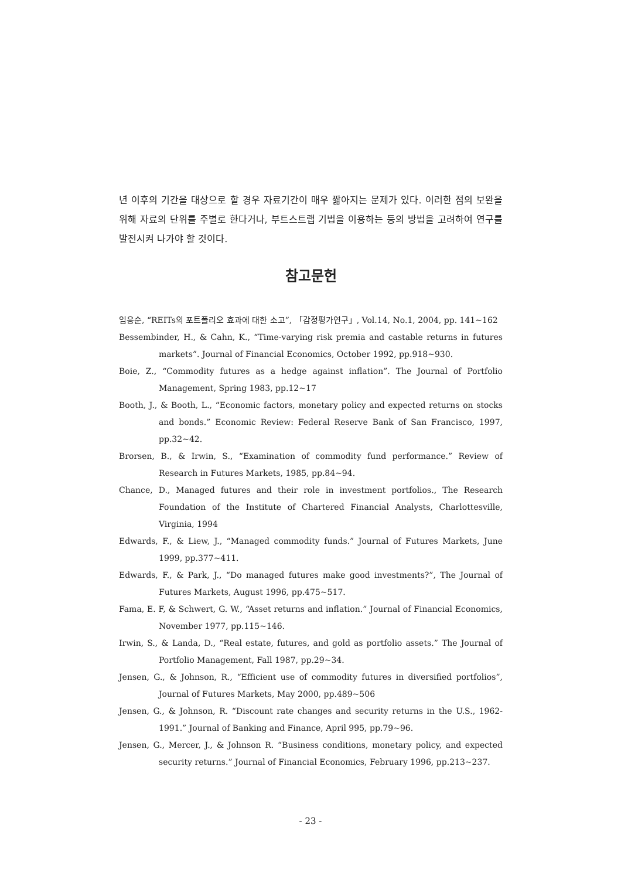년 이후의 기간을 대상으로 할 경우 자료기간이 매우 짧아지는 문제가 있다. 이러한 점의 보완을 위해 자료의 단위를 주별로 한다거나, 부트스트랩 기법을 이용하는 등의 방법을 고려하여 연구를 발전시켜 나가야 할 것이다.
참고문헌
임응순, “REITs의 포트폴리오 효과에 대한 소고”, 「감정평가연구」, Vol.14, No.1, 2004, pp. 141~162
Bessembinder, H., & Cahn, K., “Time-varying risk premia and castable returns in futures markets”. Journal of Financial Economics, October 1992, pp.918~930.
Boie, Z., “Commodity futures as a hedge against inflation”. The Journal of Portfolio Management, Spring 1983, pp.12~17
Booth, J., & Booth, L., “Economic factors, monetary policy and expected returns on stocks and bonds.” Economic Review: Federal Reserve Bank of San Francisco, 1997, pp.32~42.
Brorsen, B., & Irwin, S., “Examination of commodity fund performance.” Review of Research in Futures Markets, 1985, pp.84~94.
Chance, D., Managed futures and their role in investment portfolios., The Research Foundation of the Institute of Chartered Financial Analysts, Charlottesville, Virginia, 1994
Edwards, F., & Liew, J., “Managed commodity funds.” Journal of Futures Markets, June 1999, pp.377~411.
Edwards, F., & Park, J., “Do managed futures make good investments?”, The Journal of Futures Markets, August 1996, pp.475~517.
Fama, E. F, & Schwert, G. W., “Asset returns and inflation.” Journal of Financial Economics, November 1977, pp.115~146.
Irwin, S., & Landa, D., “Real estate, futures, and gold as portfolio assets.” The Journal of Portfolio Management, Fall 1987, pp.29~34.
Jensen, G., & Johnson, R., “Efficient use of commodity futures in diversified portfolios”, Journal of Futures Markets, May 2000, pp.489~506
Jensen, G., & Johnson, R. “Discount rate changes and security returns in the U.S., 1962-1991.” Journal of Banking and Finance, April 995, pp.79~96.
Jensen, G., Mercer, J., & Johnson R. “Business conditions, monetary policy, and expected security returns.” Journal of Financial Economics, February 1996, pp.213~237.
- 23 -